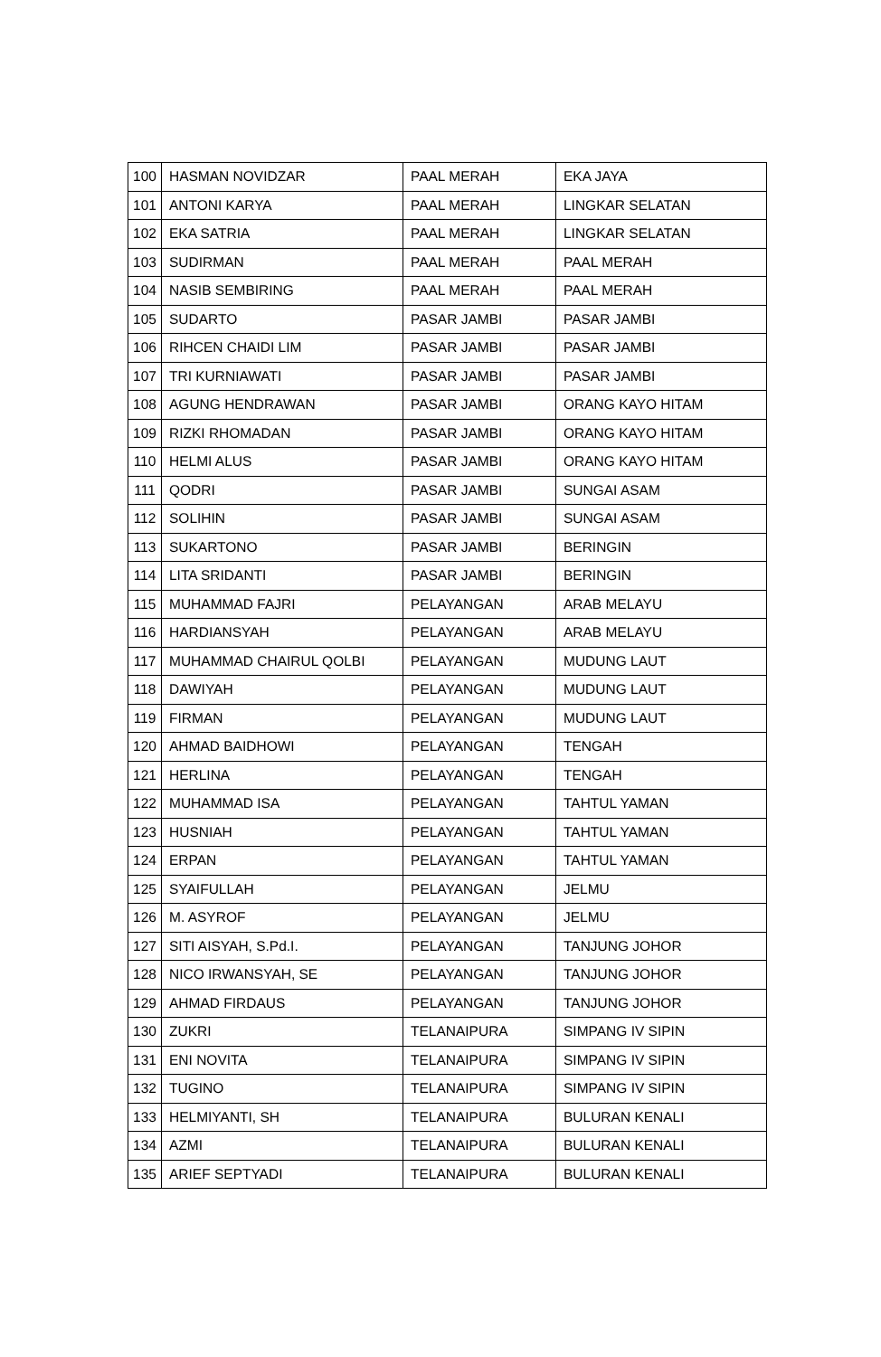| 100 | HASMAN NOVIDZAR | PAAL MERAH | EKA JAYA |
| 101 | ANTONI KARYA | PAAL MERAH | LINGKAR SELATAN |
| 102 | EKA SATRIA | PAAL MERAH | LINGKAR SELATAN |
| 103 | SUDIRMAN | PAAL MERAH | PAAL MERAH |
| 104 | NASIB SEMBIRING | PAAL MERAH | PAAL MERAH |
| 105 | SUDARTO | PASAR JAMBI | PASAR JAMBI |
| 106 | RIHCEN CHAIDI LIM | PASAR JAMBI | PASAR JAMBI |
| 107 | TRI KURNIAWATI | PASAR JAMBI | PASAR JAMBI |
| 108 | AGUNG HENDRAWAN | PASAR JAMBI | ORANG KAYO HITAM |
| 109 | RIZKI RHOMADAN | PASAR JAMBI | ORANG KAYO HITAM |
| 110 | HELMI ALUS | PASAR JAMBI | ORANG KAYO HITAM |
| 111 | QODRI | PASAR JAMBI | SUNGAI ASAM |
| 112 | SOLIHIN | PASAR JAMBI | SUNGAI ASAM |
| 113 | SUKARTONO | PASAR JAMBI | BERINGIN |
| 114 | LITA SRIDANTI | PASAR JAMBI | BERINGIN |
| 115 | MUHAMMAD FAJRI | PELAYANGAN | ARAB MELAYU |
| 116 | HARDIANSYAH | PELAYANGAN | ARAB MELAYU |
| 117 | MUHAMMAD CHAIRUL QOLBI | PELAYANGAN | MUDUNG LAUT |
| 118 | DAWIYAH | PELAYANGAN | MUDUNG LAUT |
| 119 | FIRMAN | PELAYANGAN | MUDUNG LAUT |
| 120 | AHMAD BAIDHOWI | PELAYANGAN | TENGAH |
| 121 | HERLINA | PELAYANGAN | TENGAH |
| 122 | MUHAMMAD ISA | PELAYANGAN | TAHTUL YAMAN |
| 123 | HUSNIAH | PELAYANGAN | TAHTUL YAMAN |
| 124 | ERPAN | PELAYANGAN | TAHTUL YAMAN |
| 125 | SYAIFULLAH | PELAYANGAN | JELMU |
| 126 | M. ASYROF | PELAYANGAN | JELMU |
| 127 | SITI AISYAH, S.Pd.I. | PELAYANGAN | TANJUNG JOHOR |
| 128 | NICO IRWANSYAH, SE | PELAYANGAN | TANJUNG JOHOR |
| 129 | AHMAD FIRDAUS | PELAYANGAN | TANJUNG JOHOR |
| 130 | ZUKRI | TELANAIPURA | SIMPANG IV SIPIN |
| 131 | ENI NOVITA | TELANAIPURA | SIMPANG IV SIPIN |
| 132 | TUGINO | TELANAIPURA | SIMPANG IV SIPIN |
| 133 | HELMIYANTI, SH | TELANAIPURA | BULURAN KENALI |
| 134 | AZMI | TELANAIPURA | BULURAN KENALI |
| 135 | ARIEF SEPTYADI | TELANAIPURA | BULURAN KENALI |